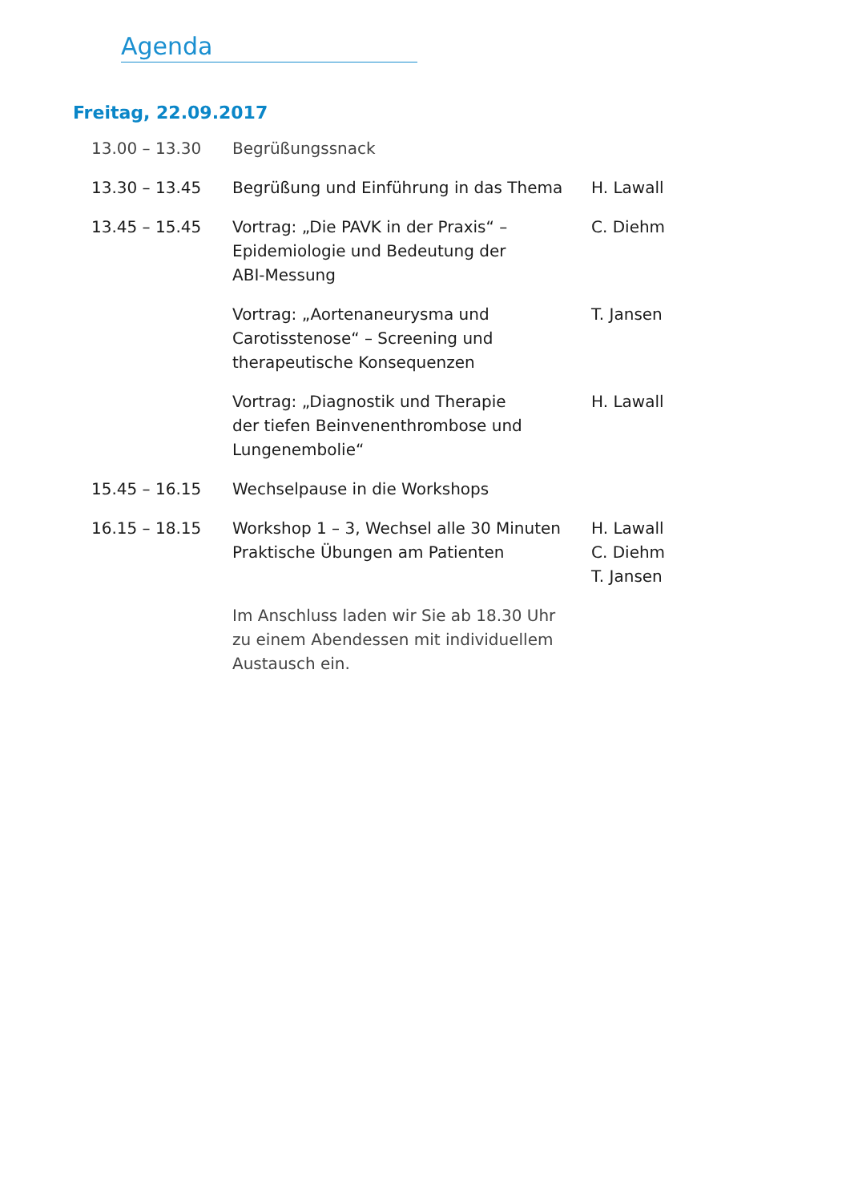Agenda
Freitag, 22.09.2017
| 13.00 – 13.30 | Begrüßungssnack | |
| 13.30 – 13.45 | Begrüßung und Einführung in das Thema | H. Lawall |
| 13.45 – 15.45 | Vortrag: „Die PAVK in der Praxis“ – Epidemiologie und Bedeutung der ABI-Messung | C. Diehm |
| | Vortrag: „Aortenaneurysma und Carotisstenose“ – Screening und therapeutische Konsequenzen | T. Jansen |
| | Vortrag: „Diagnostik und Therapie der tiefen Beinvenenthrombose und Lungenembolie“ | H. Lawall |
| 15.45 – 16.15 | Wechselpause in die Workshops | |
| 16.15 – 18.15 | Workshop 1 – 3, Wechsel alle 30 Minuten Praktische Übungen am Patienten | H. Lawall C. Diehm T. Jansen |
| | Im Anschluss laden wir Sie ab 18.30 Uhr zu einem Abendessen mit individuellem Austausch ein. | |